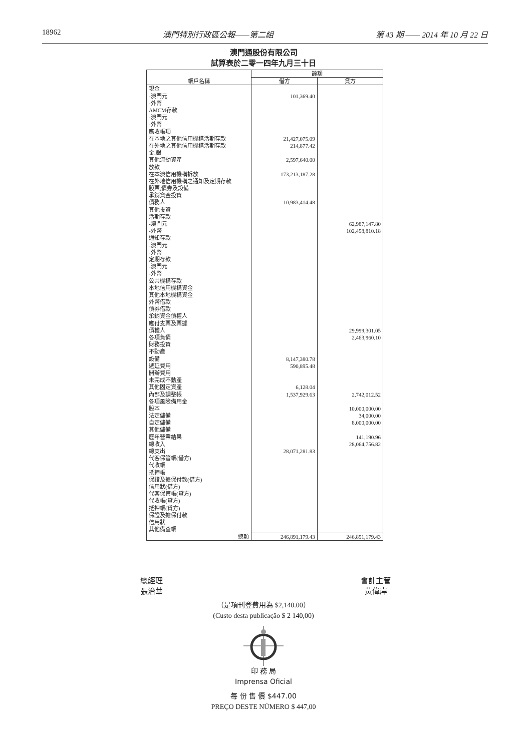18962 澳門特別行政區公報——第二組 第 43 期 —— 2014 年 10 月 22 日
澳門通股份有限公司
試算表於二零一四年九月三十日
| 帳戶名稱 | 餘額 | |
| --- | --- | --- |
| | 借方 | 貸方 |
| 現金 | | |
| -澳門元 | 101,369.40 | |
| -外幣 | | |
| AMCM存款 | | |
| -澳門元 | | |
| -外幣 | | |
| 應收帳項 | | |
| 在本地之其他信用機構活期存款 | 21,427,075.09 | |
| 在外地之其他信用機構活期存款 | 214,877.42 | |
| 金.銀 | | |
| 其他流動資產 | 2,597,640.00 | |
| 放款 | | |
| 在本澳信用機構拆放 | 173,213,187.28 | |
| 在外地信用機構之通知及定期存款 | | |
| 股票,債券及設備 | | |
| 承銷資金投資 | | |
| 債務人 | 10,983,414.48 | |
| 其他投資 | | |
| 活期存款 | | |
| -澳門元 | | 62,987,147.80 |
| -外幣 | | 102,458,810.18 |
| 通知存款 | | |
| -澳門元 | | |
| -外幣 | | |
| 定期存款 | | |
| -澳門元 | | |
| -外幣 | | |
| 公共機構存款 | | |
| 本地信用機構資金 | | |
| 其他本地機構資金 | | |
| 外幣借款 | | |
| 債券借款 | | |
| 承銷資金債權人 | | |
| 應付支票及票據 | | |
| 債權人 | | 29,999,301.05 |
| 各項負債 | | 2,463,960.10 |
| 財務投資 | | |
| 不動產 | | |
| 設備 | 8,147,380.78 | |
| 遞延費用 | 590,895.48 | |
| 開辦費用 | | |
| 未完成不動產 | | |
| 其他固定資產 | 6,128.04 | |
| 內部及調整帳 | 1,537,929.63 | 2,742,012.52 |
| 各項風險備用金 | | |
| 股本 | | 10,000,000.00 |
| 法定儲備 | | 34,000.00 |
| 自定儲備 | | 8,000,000.00 |
| 其他儲備 | | |
| 歷年營業結果 | | 141,190.96 |
| 總收入 | | 28,064,756.82 |
| 總支出 | 28,071,281.83 | |
| 代客保管帳(借方) | | |
| 代收帳 | | |
| 抵押帳 | | |
| 保證及擔保付款(借方) | | |
| 信用狀(借方) | | |
| 代客保管帳(貸方) | | |
| 代收帳(貸方) | | |
| 抵押帳(貸方) | | |
| 保證及擔保付款 | | |
| 信用狀 | | |
| 其他備查帳 | | |
| 總額 | 246,891,179.43 | 246,891,179.43 |
總經理
張治華
會計主管
黃偉岸
（是項刊登費用為 $2,140.00）
(Custo desta publicação $ 2 140,00)
印 務 局
Imprensa Oficial
每 份 售 價 $447.00
PREÇO DESTE NÚMERO $ 447,00